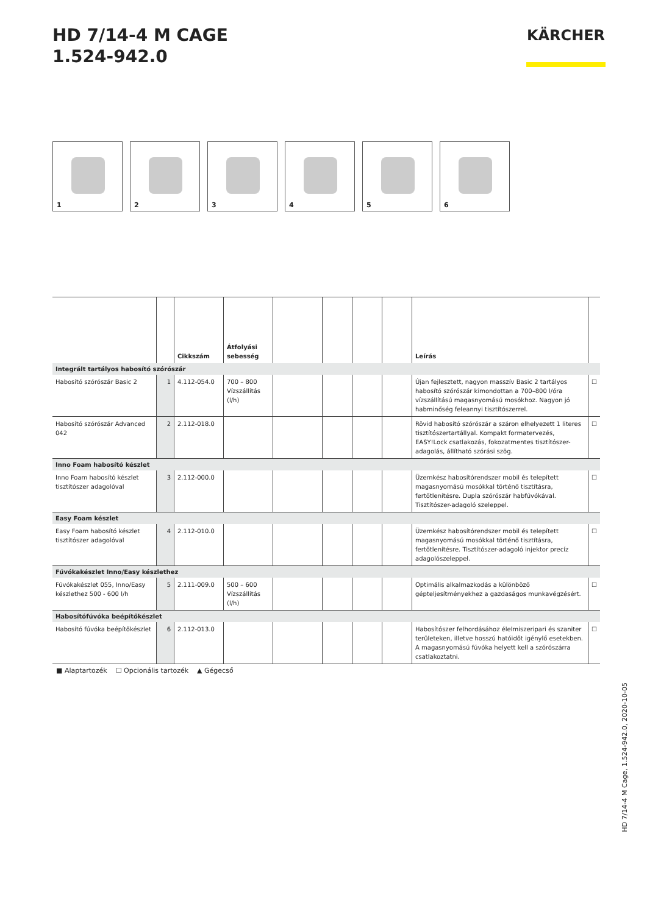HD 7/14-4 M CAGE
1.524-942.0
KÄRCHER
1 2 3 4 5 6
| | | Cikkszám | Átfolyási sebesség | | | | | Leírás | |
| --- | --- | --- | --- | --- | --- | --- | --- | --- | --- |
| Integrált tartályos habosító szórószár | | | | | | | | | |
| Habosító szórószár Basic 2 | 1 | 4.112-054.0 | 700 – 800 Vízszállítás (l/h) | | | | | Újan fejlesztett, nagyon masszív Basic 2 tartályos habosító szórószár kimondottan a 700–800 l/óra vízszállítású magasnyomású mosókhoz. Nagyon jó habminőség feleannyi tisztítószerrel. | ☐ |
| Habosító szórószár Advanced 042 | 2 | 2.112-018.0 | | | | | | Rövid habosító szórószár a száron elhelyezett 1 literes tisztítószertartállyal. Kompakt formatervezés, EASY!Lock csatlakozás, fokozatmentes tisztítószer-adagolás, állítható szórási szög. | ☐ |
| Inno Foam habosító készlet | | | | | | | | | |
| Inno Foam habosító készlet tisztítószer adagolóval | 3 | 2.112-000.0 | | | | | | Üzemkész habosítórendszer mobil és telepített magasnyomású mosókkal történő tisztításra, fertőtlenítésre. Dupla szórószár habfúvókával. Tisztítószer-adagoló szeleppel. | ☐ |
| Easy Foam készlet | | | | | | | | | |
| Easy Foam habosító készlet tisztítószer adagolóval | 4 | 2.112-010.0 | | | | | | Üzemkész habosítórendszer mobil és telepített magasnyomású mosókkal történő tisztításra, fertőtlenítésre. Tisztítószer-adagoló injektor precíz adagolószeleppel. | ☐ |
| Fúvókakészlet Inno/Easy készlethez | | | | | | | | | |
| Fúvókakészlet 055, Inno/Easy készlethez 500 - 600 l/h | 5 | 2.111-009.0 | 500 – 600 Vízszállítás (l/h) | | | | | Optimális alkalmazkodás a különböző gépteljesítményekhez a gazdaságos munkavégzésért. | ☐ |
| Habosítófúvóka beépítőkészlet | | | | | | | | | |
| Habosító fúvóka beépítőkészlet | 6 | 2.112-013.0 | | | | | | Habosítószer felhordásához élelmiszeripari és szaniter területeken, illetve hosszú hatóidőt igénylő esetekben. A magasnyomású fúvóka helyett kell a szórószárra csatlakoztatni. | ☐ |
■ Alaptartozék ☐ Opcionális tartozék ▲ Gégecső
HD 7/14-4 M Cage, 1.524-942.0, 2020-10-05